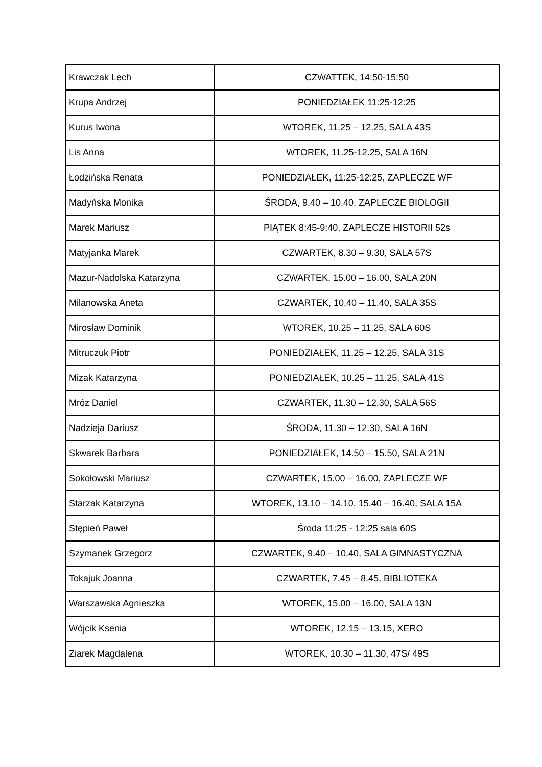| Krawczak Lech | CZWATTEK, 14:50-15:50 |
| Krupa Andrzej | PONIEDZIAŁEK 11:25-12:25 |
| Kurus Iwona | WTOREK, 11.25 – 12.25, SALA 43S |
| Lis Anna | WTOREK, 11.25-12.25, SALA 16N |
| Łodzińska Renata | PONIEDZIAŁEK, 11:25-12:25, ZAPLECZE WF |
| Madyńska Monika | ŚRODA, 9.40 – 10.40, ZAPLECZE BIOLOGII |
| Marek Mariusz | PIĄTEK 8:45-9:40, ZAPLECZE HISTORII 52s |
| Matyjanka Marek | CZWARTEK, 8.30 – 9.30, SALA 57S |
| Mazur-Nadolska Katarzyna | CZWARTEK, 15.00 – 16.00, SALA 20N |
| Milanowska Aneta | CZWARTEK, 10.40 – 11.40, SALA 35S |
| Mirosław Dominik | WTOREK, 10.25 – 11.25, SALA 60S |
| Mitruczuk Piotr | PONIEDZIAŁEK, 11.25 – 12.25, SALA 31S |
| Mizak Katarzyna | PONIEDZIAŁEK, 10.25 – 11.25, SALA 41S |
| Mróz Daniel | CZWARTEK, 11.30 – 12.30, SALA 56S |
| Nadzieja Dariusz | ŚRODA, 11.30 – 12.30, SALA 16N |
| Skwarek Barbara | PONIEDZIAŁEK, 14.50 – 15.50, SALA 21N |
| Sokołowski Mariusz | CZWARTEK, 15.00 – 16.00, ZAPLECZE WF |
| Starzak Katarzyna | WTOREK, 13.10 – 14.10, 15.40 – 16.40, SALA 15A |
| Stępień Paweł | Środa 11:25 - 12:25 sala 60S |
| Szymanek Grzegorz | CZWARTEK, 9.40 – 10.40, SALA GIMNASTYCZNA |
| Tokajuk Joanna | CZWARTEK, 7.45 – 8.45, BIBLIOTEKA |
| Warszawska Agnieszka | WTOREK, 15.00 – 16.00, SALA 13N |
| Wójcik Ksenia | WTOREK, 12.15 – 13.15, XERO |
| Ziarek Magdalena | WTOREK, 10.30 – 11.30, 47S/ 49S |